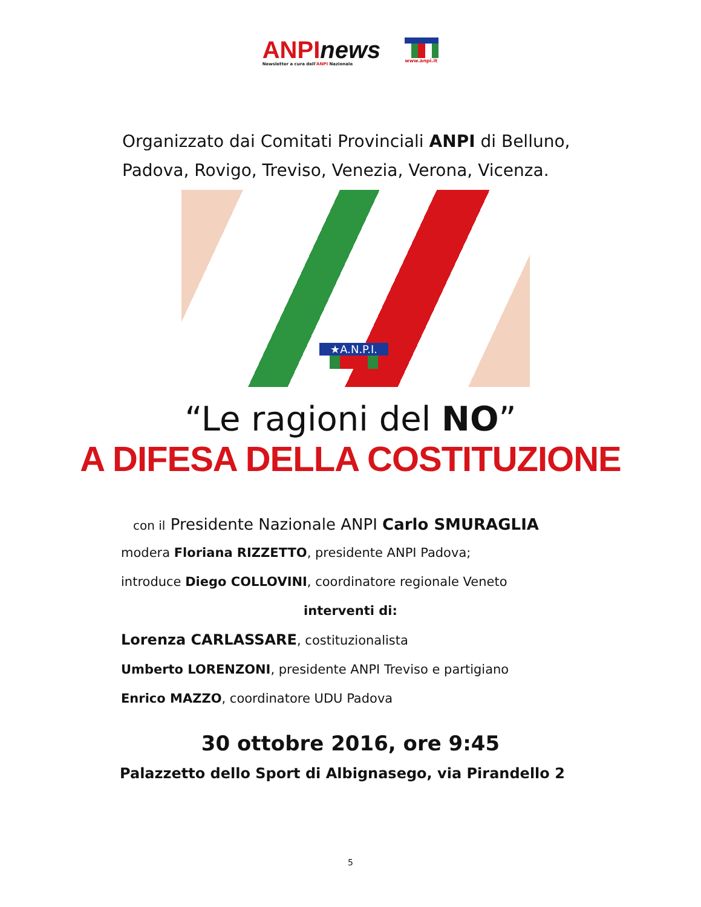ANPI news
Newsletter a cura dell'ANPI Nazionale
www.anpi.it
Organizzato dai Comitati Provinciali ANPI di Belluno,
Padova, Rovigo, Treviso, Venezia, Verona, Vicenza.
★A.N.P.I.
“Le ragioni del NO”
A DIFESA DELLA COSTITUZIONE
con il Presidente Nazionale ANPI Carlo SMURAGLIA
modera Floriana RIZZETTO, presidente ANPI Padova;
introduce Diego COLLOVINI, coordinatore regionale Veneto
interventi di:
Lorenza CARLASSARE, costituzionalista
Umberto LORENZONI, presidente ANPI Treviso e partigiano
Enrico MAZZO, coordinatore UDU Padova
30 ottobre 2016, ore 9:45
Palazzetto dello Sport di Albignasego, via Pirandello 2
5